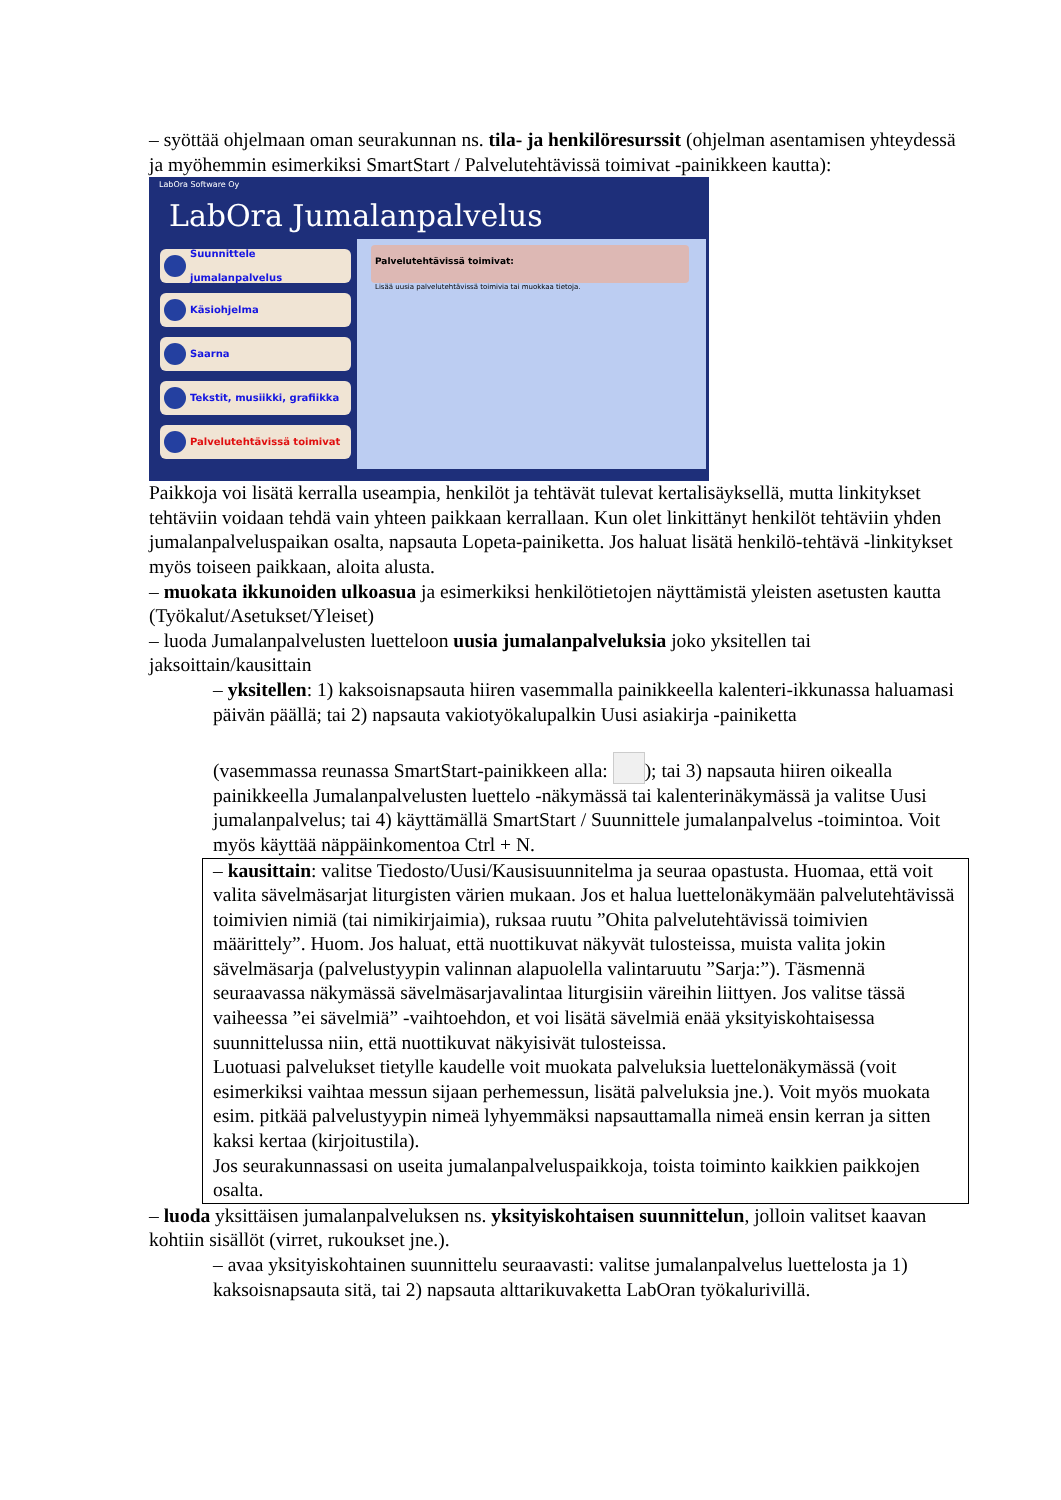– syöttää ohjelmaan oman seurakunnan ns. tila- ja henkilöresurssit (ohjelman asentamisen yhteydessä ja myöhemmin esimerkiksi SmartStart / Palvelutehtävissä toimivat -painikkeen kautta):
LabOra Software Oy
LabOra Jumalanpalvelus
Suunnittele jumalanpalvelus
Käsiohjelma
Saarna
Tekstit, musiikki, grafiikka
Palvelutehtävissä toimivat
Palvelutehtävissä toimivat:
Lisää uusia palvelutehtävissä toimivia tai muokkaa tietoja.
Paikkoja voi lisätä kerralla useampia, henkilöt ja tehtävät tulevat kertalisäyksellä, mutta linkitykset tehtäviin voidaan tehdä vain yhteen paikkaan kerrallaan. Kun olet linkittänyt henkilöt tehtäviin yhden jumalanpalveluspaikan osalta, napsauta Lopeta-painiketta. Jos haluat lisätä henkilö-tehtävä -linkitykset myös toiseen paikkaan, aloita alusta.
– muokata ikkunoiden ulkoasua ja esimerkiksi henkilötietojen näyttämistä yleisten asetusten kautta (Työkalut/Asetukset/Yleiset)
– luoda Jumalanpalvelusten luetteloon uusia jumalanpalveluksia joko yksitellen tai jaksoittain/kausittain
– yksitellen: 1) kaksoisnapsauta hiiren vasemmalla painikkeella kalenteri-ikkunassa haluamasi päivän päällä; tai 2) napsauta vakiotyökalupalkin Uusi asiakirja -painiketta
(vasemmassa reunassa SmartStart-painikkeen alla: ); tai 3) napsauta hiiren oikealla painikkeella Jumalanpalvelusten luettelo -näkymässä tai kalenterinäkymässä ja valitse Uusi jumalanpalvelus; tai 4) käyttämällä SmartStart / Suunnittele jumalanpalvelus -toimintoa. Voit myös käyttää näppäinkomentoa Ctrl + N.
– kausittain: valitse Tiedosto/Uusi/Kausisuunnitelma ja seuraa opastusta. Huomaa, että voit valita sävelmäsarjat liturgisten värien mukaan. Jos et halua luettelonäkymään palvelutehtävissä toimivien nimiä (tai nimikirjaimia), ruksaa ruutu ”Ohita palvelutehtävissä toimivien määrittely”. Huom. Jos haluat, että nuottikuvat näkyvät tulosteissa, muista valita jokin sävelmäsarja (palvelustyypin valinnan alapuolella valintaruutu ”Sarja:”). Täsmennä seuraavassa näkymässä sävelmäsarjavalintaa liturgisiin väreihin liittyen. Jos valitse tässä vaiheessa ”ei sävelmiä” -vaihtoehdon, et voi lisätä sävelmiä enää yksityiskohtaisessa suunnittelussa niin, että nuottikuvat näkyisivät tulosteissa.
Luotuasi palvelukset tietylle kaudelle voit muokata palveluksia luettelonäkymässä (voit esimerkiksi vaihtaa messun sijaan perhemessun, lisätä palveluksia jne.). Voit myös muokata esim. pitkää palvelustyypin nimeä lyhyemmäksi napsauttamalla nimeä ensin kerran ja sitten kaksi kertaa (kirjoitustila).
Jos seurakunnassasi on useita jumalanpalveluspaikkoja, toista toiminto kaikkien paikkojen osalta.
– luoda yksittäisen jumalanpalveluksen ns. yksityiskohtaisen suunnittelun, jolloin valitset kaavan kohtiin sisällöt (virret, rukoukset jne.).
– avaa yksityiskohtainen suunnittelu seuraavasti: valitse jumalanpalvelus luettelosta ja 1) kaksoisnapsauta sitä, tai 2) napsauta alttarikuvaketta LabOran työkalurivillä.